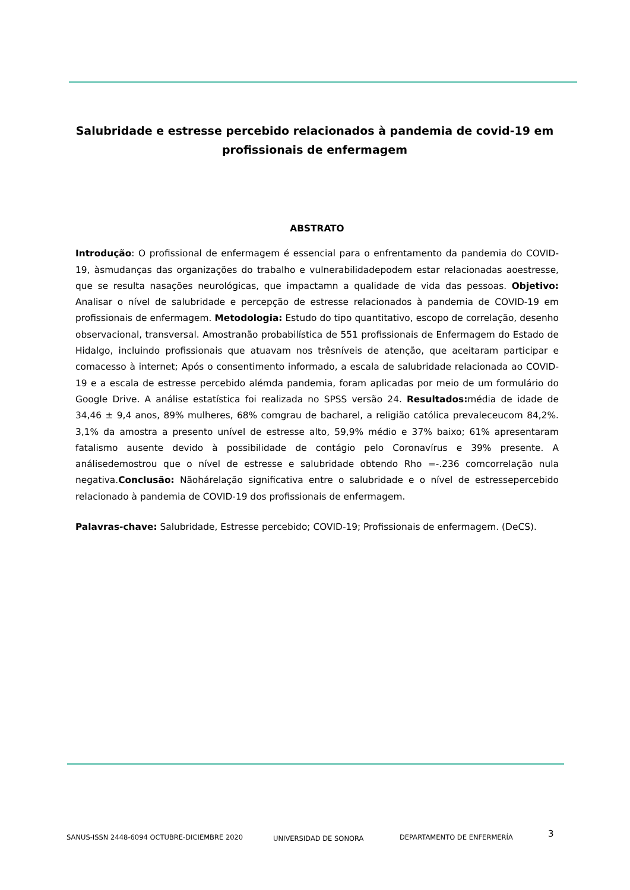Salubridade e estresse percebido relacionados à pandemia de covid-19 em profissionais de enfermagem
ABSTRATO
Introdução: O profissional de enfermagem é essencial para o enfrentamento da pandemia do COVID-19, àsmudanças das organizações do trabalho e vulnerabilidadepodem estar relacionadas aoestresse, que se resulta nasações neurológicas, que impactamn a qualidade de vida das pessoas. Objetivo: Analisar o nível de salubridade e percepção de estresse relacionados à pandemia de COVID-19 em profissionais de enfermagem. Metodologia: Estudo do tipo quantitativo, escopo de correlação, desenho observacional, transversal. Amostranão probabilística de 551 profissionais de Enfermagem do Estado de Hidalgo, incluindo profissionais que atuavam nos trêsníveis de atenção, que aceitaram participar e comacesso à internet; Após o consentimento informado, a escala de salubridade relacionada ao COVID-19 e a escala de estresse percebido alémda pandemia, foram aplicadas por meio de um formulário do Google Drive. A análise estatística foi realizada no SPSS versão 24. Resultados: média de idade de 34,46 ± 9,4 anos, 89% mulheres, 68% comgrau de bacharel, a religião católica prevaleceucom 84,2%. 3,1% da amostra a presento unível de estresse alto, 59,9% médio e 37% baixo; 61% apresentaram fatalismo ausente devido à possibilidade de contágio pelo Coronavírus e 39% presente. A análisedemostrou que o nível de estresse e salubridade obtendo Rho =-.236 comcorrelação nula negativa.Conclusão: Nãohárelação significativa entre o salubridade e o nível de estressepercebido relacionado à pandemia de COVID-19 dos profissionais de enfermagem.
Palavras-chave: Salubridade, Estresse percebido; COVID-19; Profissionais de enfermagem. (DeCS).
SANUS-ISSN 2448-6094 OCTUBRE-DICIEMBRE 2020 UNIVERSIDAD DE SONORA DEPARTAMENTO DE ENFERMERÍA 3